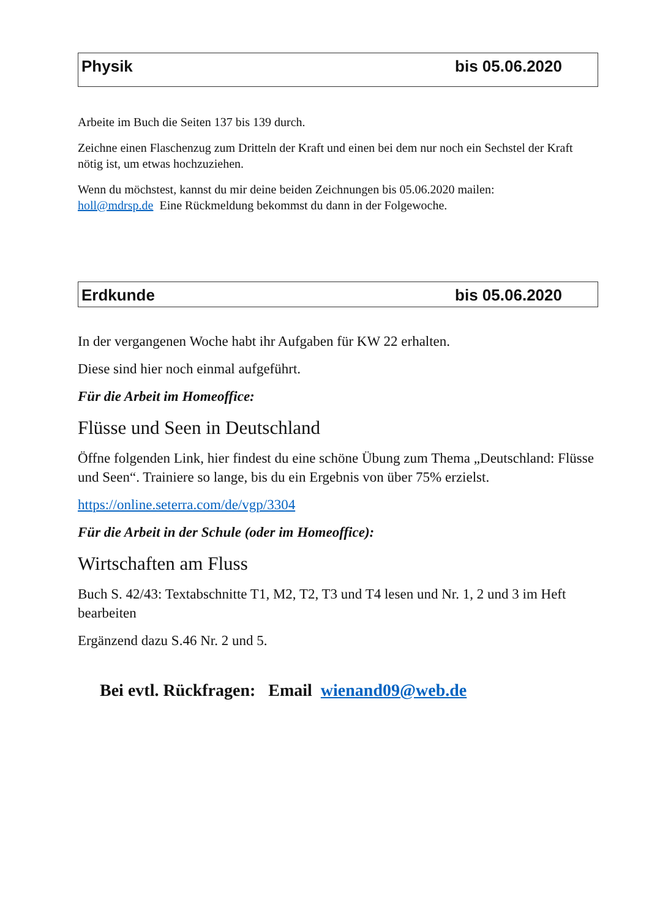Physik bis 05.06.2020
Arbeite im Buch die Seiten 137 bis 139 durch.
Zeichne einen Flaschenzug zum Dritteln der Kraft und einen bei dem nur noch ein Sechstel der Kraft nötig ist, um etwas hochzuziehen.
Wenn du möchstest, kannst du mir deine beiden Zeichnungen bis 05.06.2020 mailen:
holl@mdrsp.de Eine Rückmeldung bekommst du dann in der Folgewoche.
Erdkunde bis 05.06.2020
In der vergangenen Woche habt ihr Aufgaben für KW 22 erhalten.
Diese sind hier noch einmal aufgeführt.
Für die Arbeit im Homeoffice:
Flüsse und Seen in Deutschland
Öffne folgenden Link, hier findest du eine schöne Übung zum Thema „Deutschland: Flüsse und Seen“. Trainiere so lange, bis du ein Ergebnis von über 75% erzielst.
https://online.seterra.com/de/vgp/3304
Für die Arbeit in der Schule (oder im Homeoffice):
Wirtschaften am Fluss
Buch S. 42/43: Textabschnitte T1, M2, T2, T3 und T4 lesen und Nr. 1, 2 und 3 im Heft bearbeiten
Ergänzend dazu S.46 Nr. 2 und 5.
Bei evtl. Rückfragen: Email wienand09@web.de